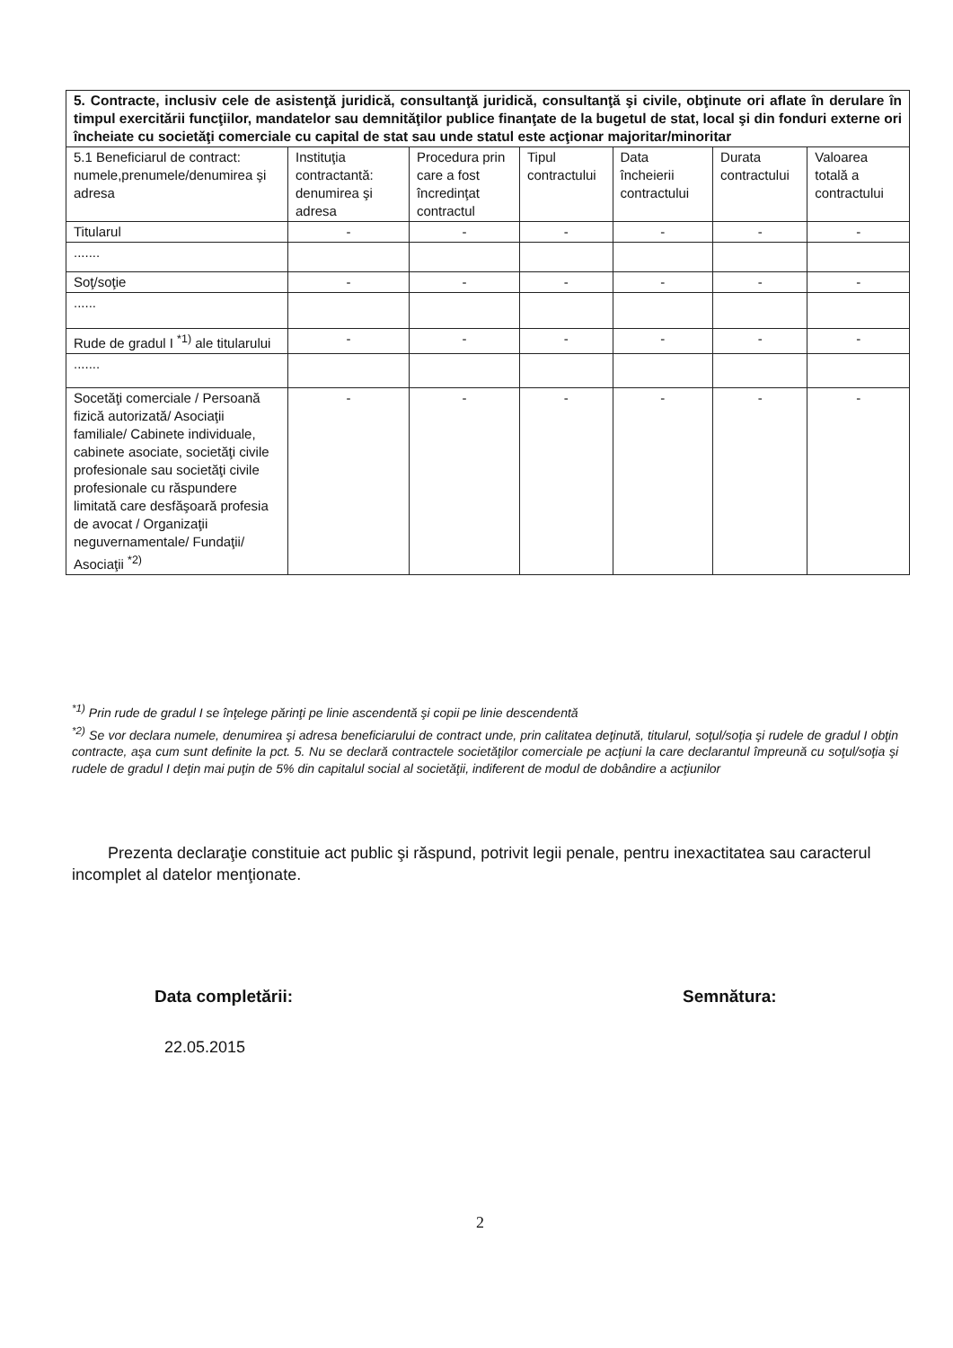| 5. Contracte, inclusiv cele de asistenţă juridică, consultanţă juridică, consultanţă şi civile, obţinute ori aflate în derulare în timpul exercitării funcţiilor, mandatelor sau demnităţilor publice finanţate de la bugetul de stat, local şi din fonduri externe ori încheiate cu societăţi comerciale cu capital de stat sau unde statul este acţionar majoritar/minoritar | | | | | | |
| --- | --- | --- | --- | --- | --- | --- |
| 5.1 Beneficiarul de contract: numele,prenumele/denumirea şi adresa | Instituţia contractantă: denumirea şi adresa | Procedura prin care a fost încredinţat contractul | Tipul contractului | Data încheierii contractului | Durata contractului | Valoarea totală a contractului |
| Titularul | - | - | - | - | - | - |
| ....... | | | | | | |
| Soţ/soţie | - | - | - | - | - | - |
| ...... | | | | | | |
| Rude de gradul I <sup>*1)</sup> ale titularului | - | - | - | - | - | - |
| ....... | | | | | | |
| Socetăţi comerciale / Persoană fizică autorizată/ Asociaţii familiale/ Cabinete individuale, cabinete asociate, societăţi civile profesionale sau societăţi civile profesionale cu răspundere limitată care desfăşoară profesia de avocat / Organizaţii neguvernamentale/ Fundaţii/ Asociaţii <sup>*2)</sup> | - | - | - | - | - | - |
<sup>*1)</sup> Prin rude de gradul I se înţelege părinţi pe linie ascendentă şi copii pe linie descendentă
<sup>*2)</sup> Se vor declara numele, denumirea şi adresa beneficiarului de contract unde, prin calitatea deţinută, titularul, soţul/soţia şi rudele de gradul I obţin contracte, aşa cum sunt definite la pct. 5. Nu se declară contractele societăţilor comerciale pe acţiuni la care declarantul împreună cu soţul/soţia şi rudele de gradul I deţin mai puţin de 5% din capitalul social al societăţii, indiferent de modul de dobândire a acţiunilor
Prezenta declaraţie constituie act public şi răspund, potrivit legii penale, pentru inexactitatea sau caracterul incomplet al datelor menţionate.
Data completării: Semnătura:
22.05.2015
2